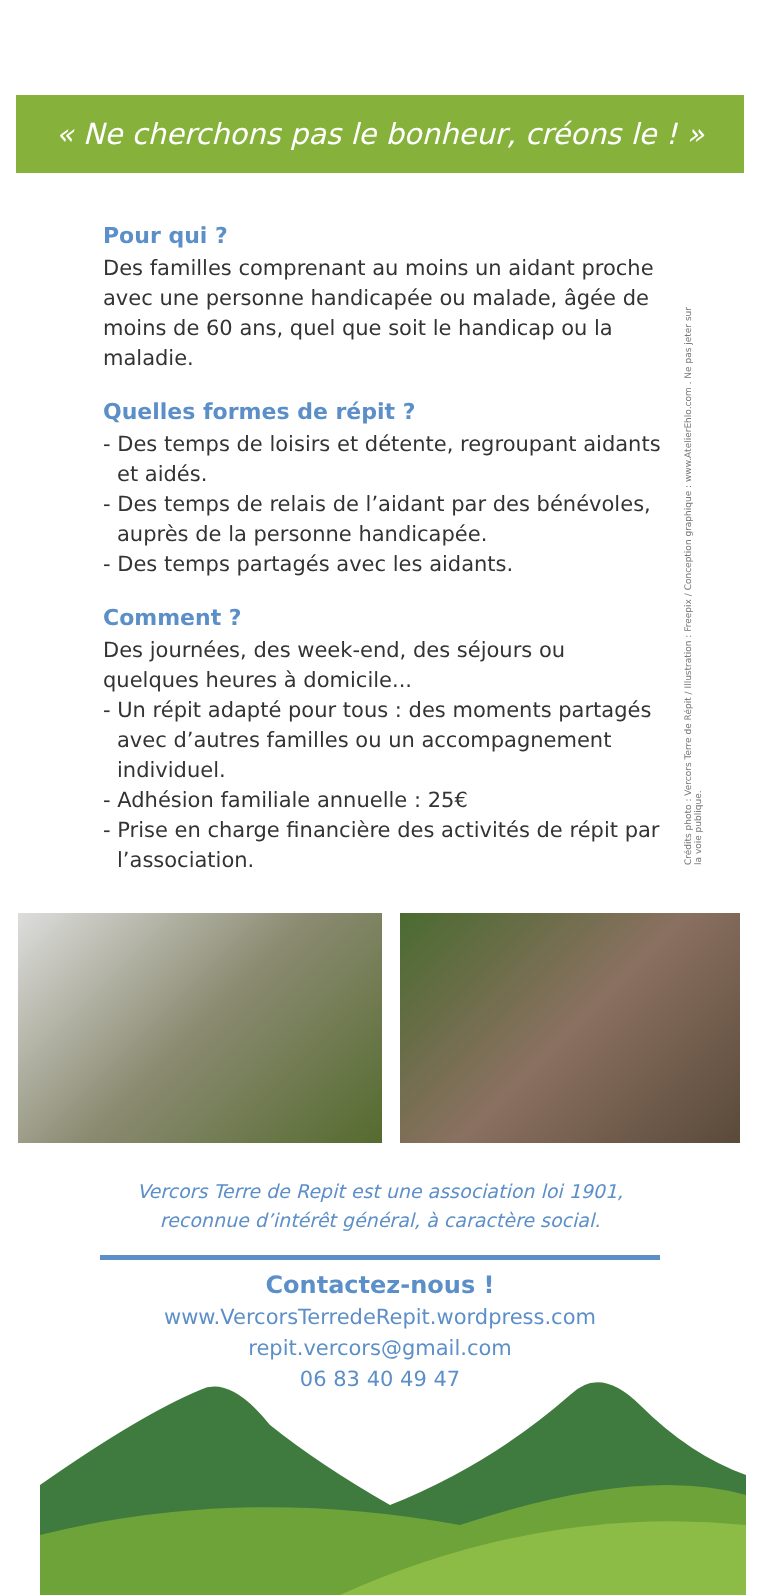« Ne cherchons pas le bonheur, créons le ! »
Crédits photo : Vercors Terre de Répit / Illustration : Freepix / Conception graphique : www.AtelierEhlo.com . Ne pas jeter sur la voie publique.
Pour qui ?
Des familles comprenant au moins un aidant proche avec une personne handicapée ou malade, âgée de moins de 60 ans, quel que soit le handicap ou la maladie.
Quelles formes de répit ?
- Des temps de loisirs et détente, regroupant aidants et aidés.
- Des temps de relais de l’aidant par des bénévoles, auprès de la personne handicapée.
- Des temps partagés avec les aidants.
Comment ?
Des journées, des week-end, des séjours ou quelques heures à domicile...
- Un répit adapté pour tous : des moments partagés avec d’autres familles ou un accompagnement individuel.
- Adhésion familiale annuelle : 25€
- Prise en charge financière des activités de répit par l’association.
Vercors Terre de Repit est une association loi 1901,
reconnue d’intérêt général, à caractère social.
Contactez-nous !
www.VercorsTerredeRepit.wordpress.com
repit.vercors@gmail.com
06 83 40 49 47